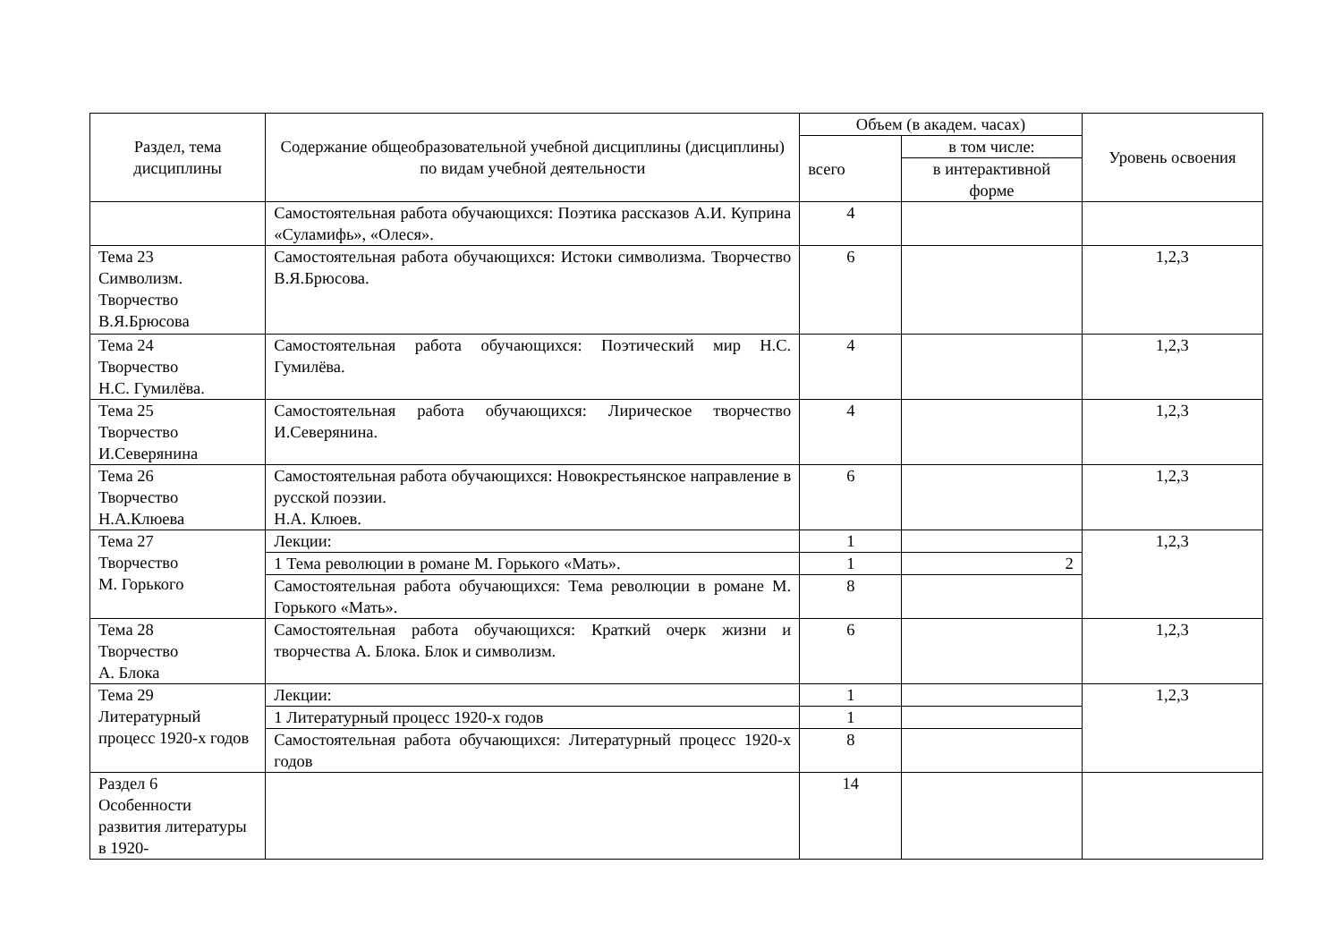| Раздел, тема дисциплины | Содержание общеобразовательной учебной дисциплины (дисциплины) по видам учебной деятельности | Объем (в академ. часах) | | Уровень освоения |
| --- | --- | --- | --- | --- |
| | | всего | в том числе: | |
| | | | в интерактивной форме | |
| | Самостоятельная работа обучающихся: Поэтика рассказов А.И. Куприна «Суламифь», «Олеся». | 4 | | |
| Тема 23 Символизм. Творчество В.Я.Брюсова | Самостоятельная работа обучающихся: Истоки символизма. Творчество В.Я.Брюсова. | 6 | | 1,2,3 |
| Тема 24 Творчество Н.С. Гумилёва. | Самостоятельная работа обучающихся: Поэтический мир Н.С. Гумилёва. | 4 | | 1,2,3 |
| Тема 25 Творчество И.Северянина | Самостоятельная работа обучающихся: Лирическое творчество И.Северянина. | 4 | | 1,2,3 |
| Тема 26 Творчество Н.А.Клюева | Самостоятельная работа обучающихся: Новокрестьянское направление в русской поэзии. Н.А. Клюев. | 6 | | 1,2,3 |
| Тема 27 Творчество М. Горького | Лекции: | 1 | | 1,2,3 |
| | 1 Тема революции в романе М. Горького «Мать». | 1 | 2 | |
| | Самостоятельная работа обучающихся: Тема революции в романе М. Горького «Мать». | 8 | | |
| Тема 28 Творчество А. Блока | Самостоятельная работа обучающихся: Краткий очерк жизни и творчества А. Блока. Блок и символизм. | 6 | | 1,2,3 |
| Тема 29 Литературный процесс 1920-х годов | Лекции: | 1 | | 1,2,3 |
| | 1 Литературный процесс 1920-х годов | 1 | | |
| | Самостоятельная работа обучающихся: Литературный процесс 1920-х годов | 8 | | |
| Раздел 6 Особенности развития литературы в 1920- | | 14 | | |